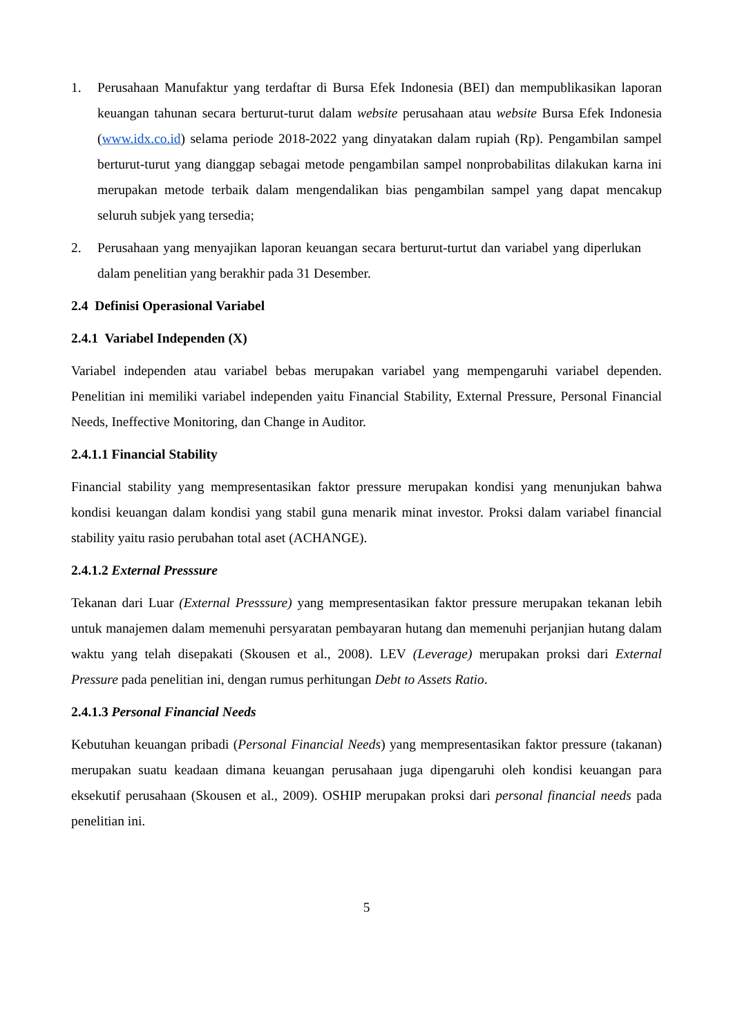1. Perusahaan Manufaktur yang terdaftar di Bursa Efek Indonesia (BEI) dan mempublikasikan laporan keuangan tahunan secara berturut-turut dalam website perusahaan atau website Bursa Efek Indonesia (www.idx.co.id) selama periode 2018-2022 yang dinyatakan dalam rupiah (Rp). Pengambilan sampel berturut-turut yang dianggap sebagai metode pengambilan sampel nonprobabilitas dilakukan karna ini merupakan metode terbaik dalam mengendalikan bias pengambilan sampel yang dapat mencakup seluruh subjek yang tersedia;
2. Perusahaan yang menyajikan laporan keuangan secara berturut-turtut dan variabel yang diperlukan dalam penelitian yang berakhir pada 31 Desember.
2.4 Definisi Operasional Variabel
2.4.1 Variabel Independen (X)
Variabel independen atau variabel bebas merupakan variabel yang mempengaruhi variabel dependen. Penelitian ini memiliki variabel independen yaitu Financial Stability, External Pressure, Personal Financial Needs, Ineffective Monitoring, dan Change in Auditor.
2.4.1.1 Financial Stability
Financial stability yang mempresentasikan faktor pressure merupakan kondisi yang menunjukan bahwa kondisi keuangan dalam kondisi yang stabil guna menarik minat investor. Proksi dalam variabel financial stability yaitu rasio perubahan total aset (ACHANGE).
2.4.1.2 External Presssure
Tekanan dari Luar (External Presssure) yang mempresentasikan faktor pressure merupakan tekanan lebih untuk manajemen dalam memenuhi persyaratan pembayaran hutang dan memenuhi perjanjian hutang dalam waktu yang telah disepakati (Skousen et al., 2008). LEV (Leverage) merupakan proksi dari External Pressure pada penelitian ini, dengan rumus perhitungan Debt to Assets Ratio.
2.4.1.3 Personal Financial Needs
Kebutuhan keuangan pribadi (Personal Financial Needs) yang mempresentasikan faktor pressure (takanan) merupakan suatu keadaan dimana keuangan perusahaan juga dipengaruhi oleh kondisi keuangan para eksekutif perusahaan (Skousen et al., 2009). OSHIP merupakan proksi dari personal financial needs pada penelitian ini.
5